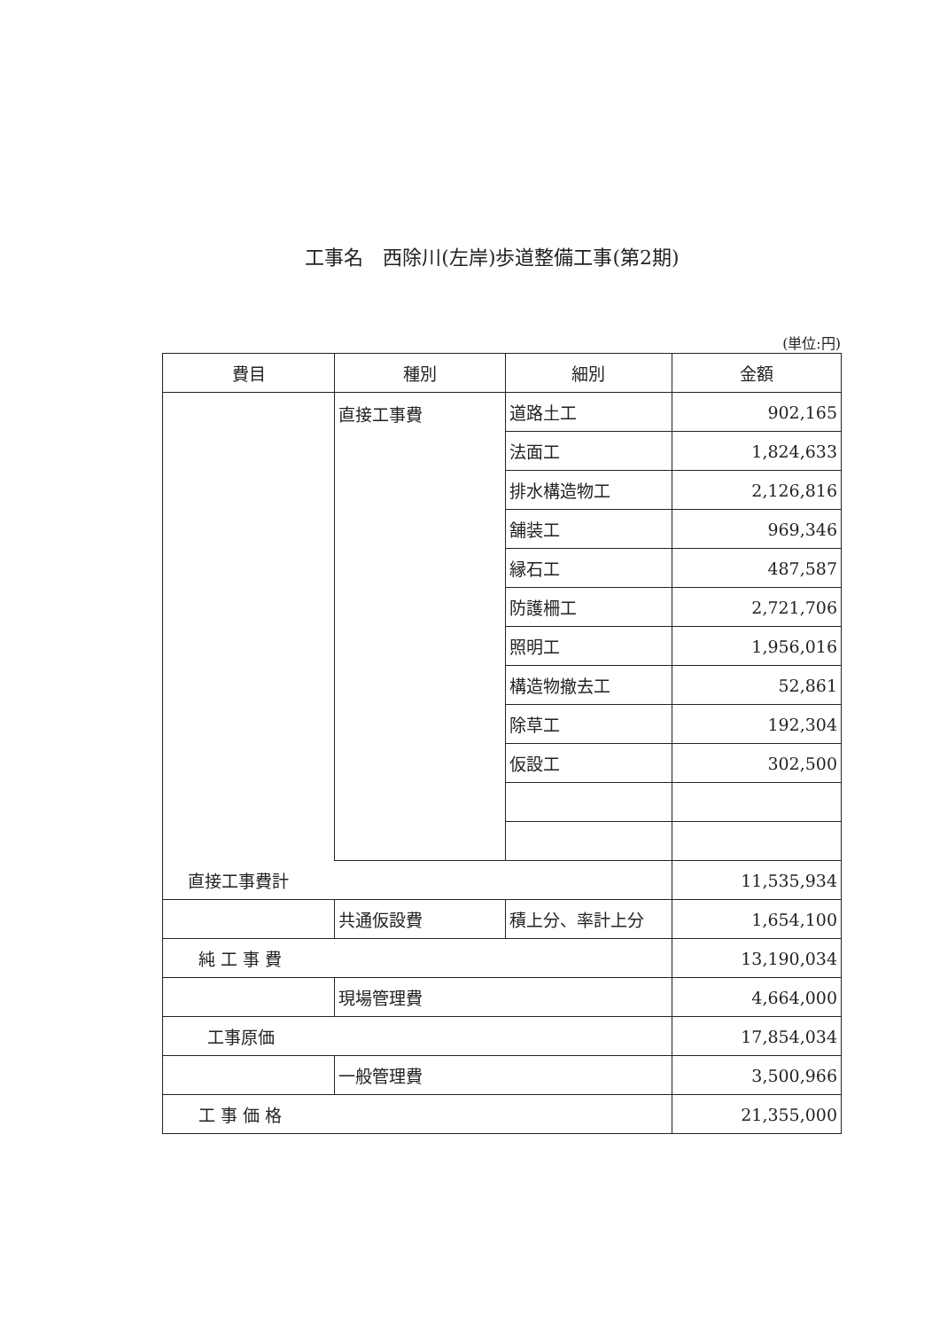工事名　西除川(左岸)歩道整備工事(第2期)
(単位:円)
| 費目 | 種別 | 細別 | 金額 |
| --- | --- | --- | --- |
| | 直接工事費 | 道路土工 | 902,165 |
| | | 法面工 | 1,824,633 |
| | | 排水構造物工 | 2,126,816 |
| | | 舗装工 | 969,346 |
| | | 縁石工 | 487,587 |
| | | 防護柵工 | 2,721,706 |
| | | 照明工 | 1,956,016 |
| | | 構造物撤去工 | 52,861 |
| | | 除草工 | 192,304 |
| | | 仮設工 | 302,500 |
| 直接工事費計 | | | 11,535,934 |
| | 共通仮設費 | 積上分、率計上分 | 1,654,100 |
| 純 工 事 費 | | | 13,190,034 |
| | 現場管理費 | | 4,664,000 |
| 工事原価 | | | 17,854,034 |
| | 一般管理費 | | 3,500,966 |
| 工 事 価 格 | | | 21,355,000 |